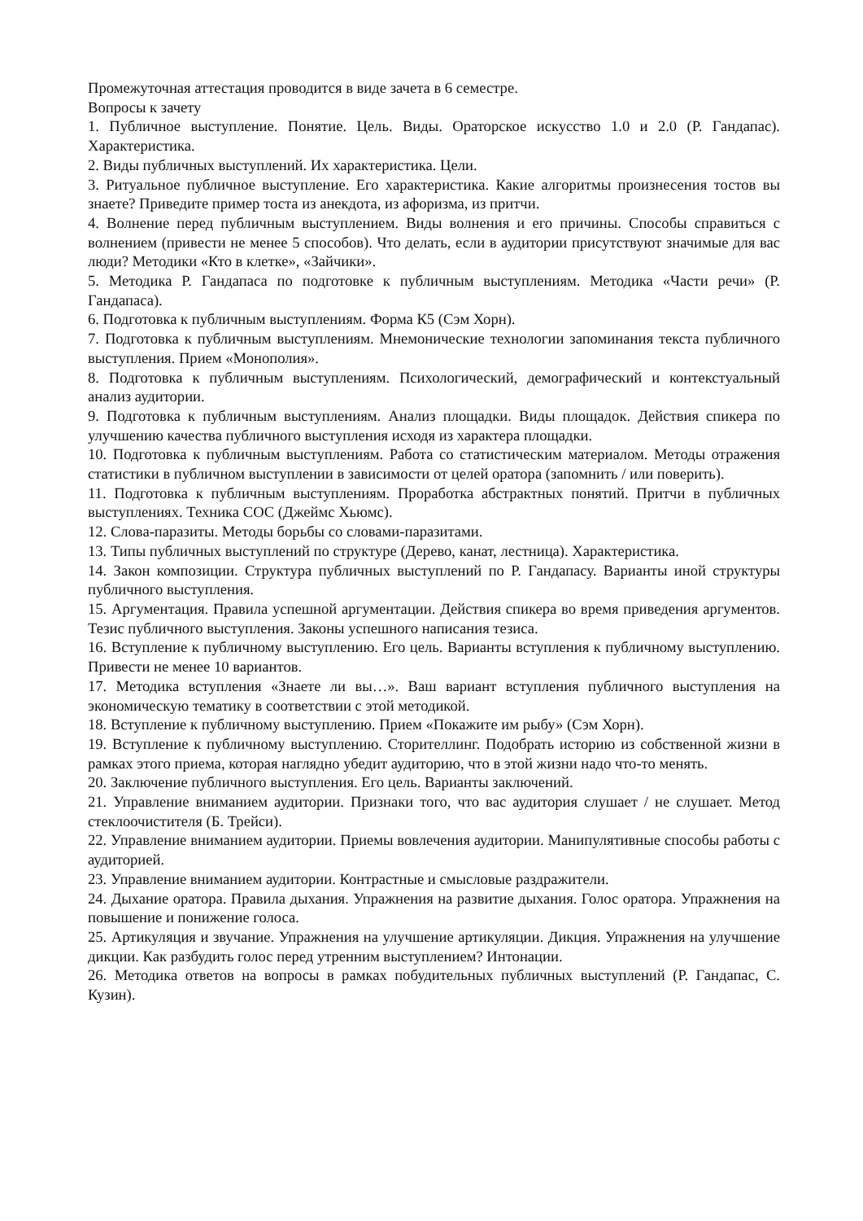Промежуточная аттестация проводится в виде зачета в 6 семестре.
Вопросы к зачету
1. Публичное выступление. Понятие. Цель. Виды. Ораторское искусство 1.0 и 2.0 (Р. Гандапас). Характеристика.
2. Виды публичных выступлений. Их характеристика. Цели.
3. Ритуальное публичное выступление. Его характеристика. Какие алгоритмы произнесения тостов вы знаете? Приведите пример тоста из анекдота, из афоризма, из притчи.
4. Волнение перед публичным выступлением. Виды волнения и его причины. Способы справиться с волнением (привести не менее 5 способов). Что делать, если в аудитории присутствуют значимые для вас люди? Методики «Кто в клетке», «Зайчики».
5. Методика Р. Гандапаса по подготовке к публичным выступлениям. Методика «Части речи» (Р. Гандапаса).
6. Подготовка к публичным выступлениям. Форма К5 (Сэм Хорн).
7. Подготовка к публичным выступлениям. Мнемонические технологии запоминания текста публичного выступления. Прием «Монополия».
8. Подготовка к публичным выступлениям. Психологический, демографический и контекстуальный анализ аудитории.
9. Подготовка к публичным выступлениям. Анализ площадки. Виды площадок. Действия спикера по улучшению качества публичного выступления исходя из характера площадки.
10. Подготовка к публичным выступлениям. Работа со статистическим материалом. Методы отражения статистики в публичном выступлении в зависимости от целей оратора (запомнить / или поверить).
11. Подготовка к публичным выступлениям. Проработка абстрактных понятий. Притчи в публичных выступлениях. Техника СОС (Джеймс Хьюмс).
12. Слова-паразиты. Методы борьбы со словами-паразитами.
13. Типы публичных выступлений по структуре (Дерево, канат, лестница). Характеристика.
14. Закон композиции. Структура публичных выступлений по Р. Гандапасу. Варианты иной структуры публичного выступления.
15. Аргументация. Правила успешной аргументации. Действия спикера во время приведения аргументов. Тезис публичного выступления. Законы успешного написания тезиса.
16. Вступление к публичному выступлению. Его цель. Варианты вступления к публичному выступлению. Привести не менее 10 вариантов.
17. Методика вступления «Знаете ли вы…». Ваш вариант вступления публичного выступления на экономическую тематику в соответствии с этой методикой.
18. Вступление к публичному выступлению. Прием «Покажите им рыбу» (Сэм Хорн).
19. Вступление к публичному выступлению. Сторителлинг. Подобрать историю из собственной жизни в рамках этого приема, которая наглядно убедит аудиторию, что в этой жизни надо что-то менять.
20. Заключение публичного выступления. Его цель. Варианты заключений.
21. Управление вниманием аудитории. Признаки того, что вас аудитория слушает / не слушает. Метод стеклоочистителя (Б. Трейси).
22. Управление вниманием аудитории. Приемы вовлечения аудитории. Манипулятивные способы работы с аудиторией.
23. Управление вниманием аудитории. Контрастные и смысловые раздражители.
24. Дыхание оратора. Правила дыхания. Упражнения на развитие дыхания. Голос оратора. Упражнения на повышение и понижение голоса.
25. Артикуляция и звучание. Упражнения на улучшение артикуляции. Дикция. Упражнения на улучшение дикции. Как разбудить голос перед утренним выступлением? Интонации.
26. Методика ответов на вопросы в рамках побудительных публичных выступлений (Р. Гандапас, С. Кузин).